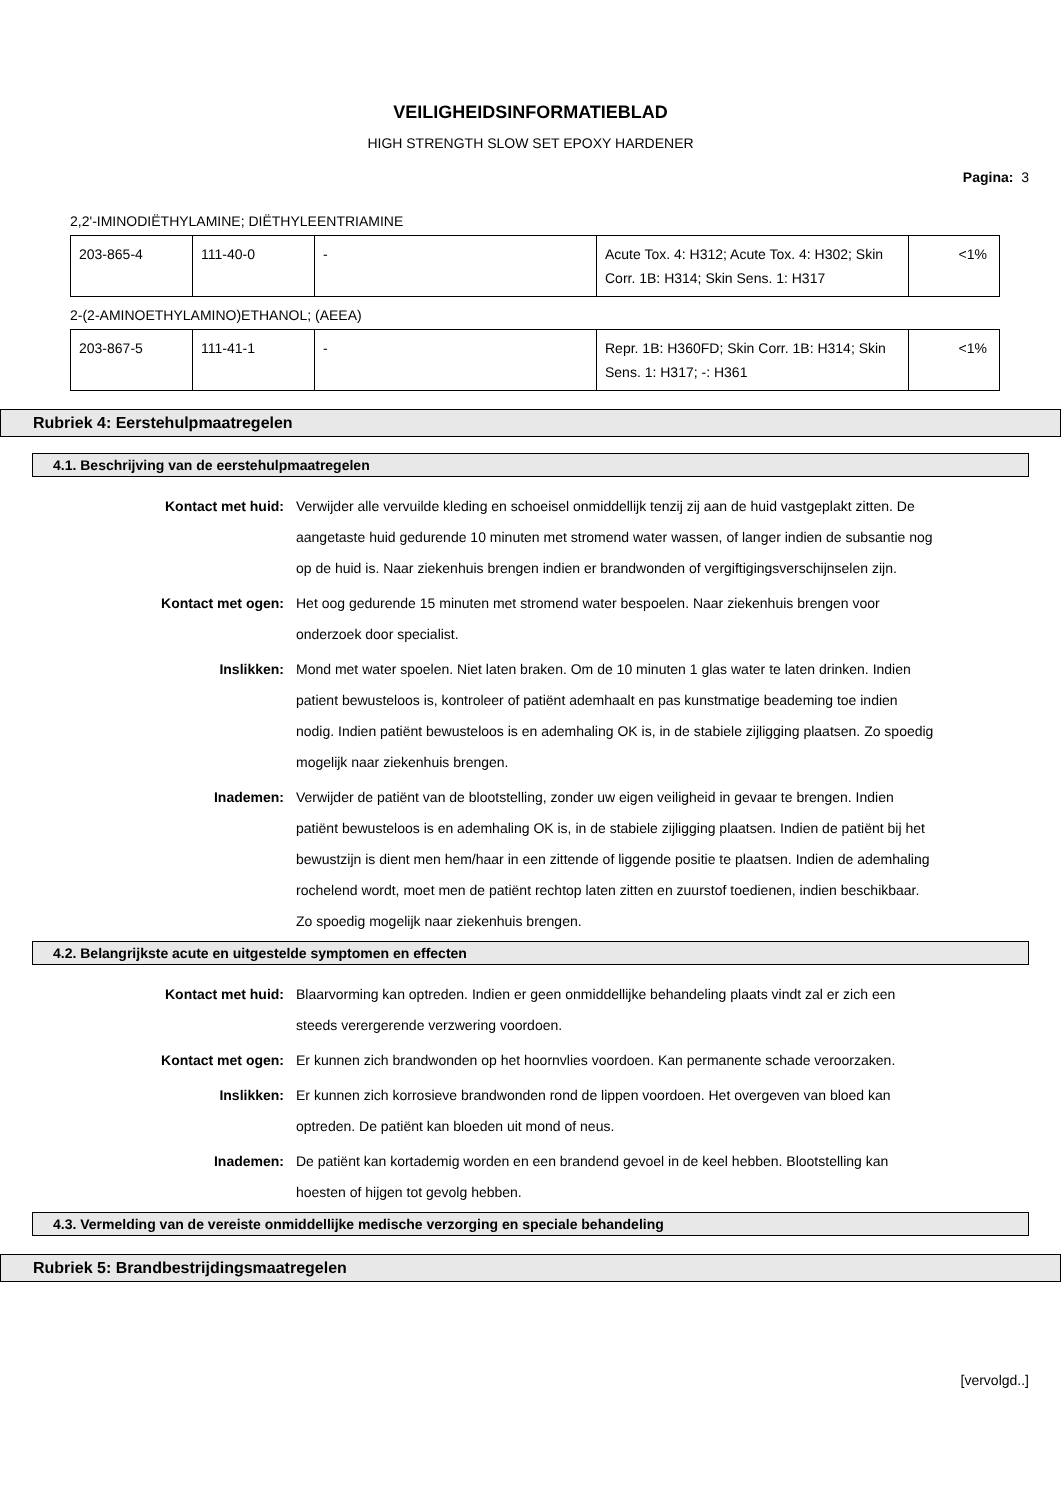VEILIGHEIDSINFORMATIEBLAD
HIGH STRENGTH SLOW SET EPOXY HARDENER
Pagina: 3
2,2'-IMINODIËTHYLAMINE; DIËTHYLEENTRIAMINE
| 203-865-4 | 111-40-0 | - | Acute Tox. 4: H312; Acute Tox. 4: H302; Skin Corr. 1B: H314; Skin Sens. 1: H317 | <1% |
2-(2-AMINOETHYLAMINO)ETHANOL; (AEEA)
| 203-867-5 | 111-41-1 | - | Repr. 1B: H360FD; Skin Corr. 1B: H314; Skin Sens. 1: H317; -: H361 | <1% |
Rubriek 4: Eerstehulpmaatregelen
4.1. Beschrijving van de eerstehulpmaatregelen
Kontact met huid: Verwijder alle vervuilde kleding en schoeisel onmiddellijk tenzij zij aan de huid vastgeplakt zitten. De aangetaste huid gedurende 10 minuten met stromend water wassen, of langer indien de subsantie nog op de huid is. Naar ziekenhuis brengen indien er brandwonden of vergiftigingsverschijnselen zijn.
Kontact met ogen: Het oog gedurende 15 minuten met stromend water bespoelen. Naar ziekenhuis brengen voor onderzoek door specialist.
Inslikken: Mond met water spoelen. Niet laten braken. Om de 10 minuten 1 glas water te laten drinken. Indien patient bewusteloos is, kontroleer of patiënt ademhaalt en pas kunstmatige beademing toe indien nodig. Indien patiënt bewusteloos is en ademhaling OK is, in de stabiele zijligging plaatsen. Zo spoedig mogelijk naar ziekenhuis brengen.
Inademen: Verwijder de patiënt van de blootstelling, zonder uw eigen veiligheid in gevaar te brengen. Indien patiënt bewusteloos is en ademhaling OK is, in de stabiele zijligging plaatsen. Indien de patiënt bij het bewustzijn is dient men hem/haar in een zittende of liggende positie te plaatsen. Indien de ademhaling rochelend wordt, moet men de patiënt rechtop laten zitten en zuurstof toedienen, indien beschikbaar. Zo spoedig mogelijk naar ziekenhuis brengen.
4.2. Belangrijkste acute en uitgestelde symptomen en effecten
Kontact met huid: Blaarvorming kan optreden. Indien er geen onmiddellijke behandeling plaats vindt zal er zich een steeds verergerende verzwering voordoen.
Kontact met ogen: Er kunnen zich brandwonden op het hoornvlies voordoen. Kan permanente schade veroorzaken.
Inslikken: Er kunnen zich korrosieve brandwonden rond de lippen voordoen. Het overgeven van bloed kan optreden. De patiënt kan bloeden uit mond of neus.
Inademen: De patiënt kan kortademig worden en een brandend gevoel in de keel hebben. Blootstelling kan hoesten of hijgen tot gevolg hebben.
4.3. Vermelding van de vereiste onmiddellijke medische verzorging en speciale behandeling
Rubriek 5: Brandbestrijdingsmaatregelen
[vervolgd..]